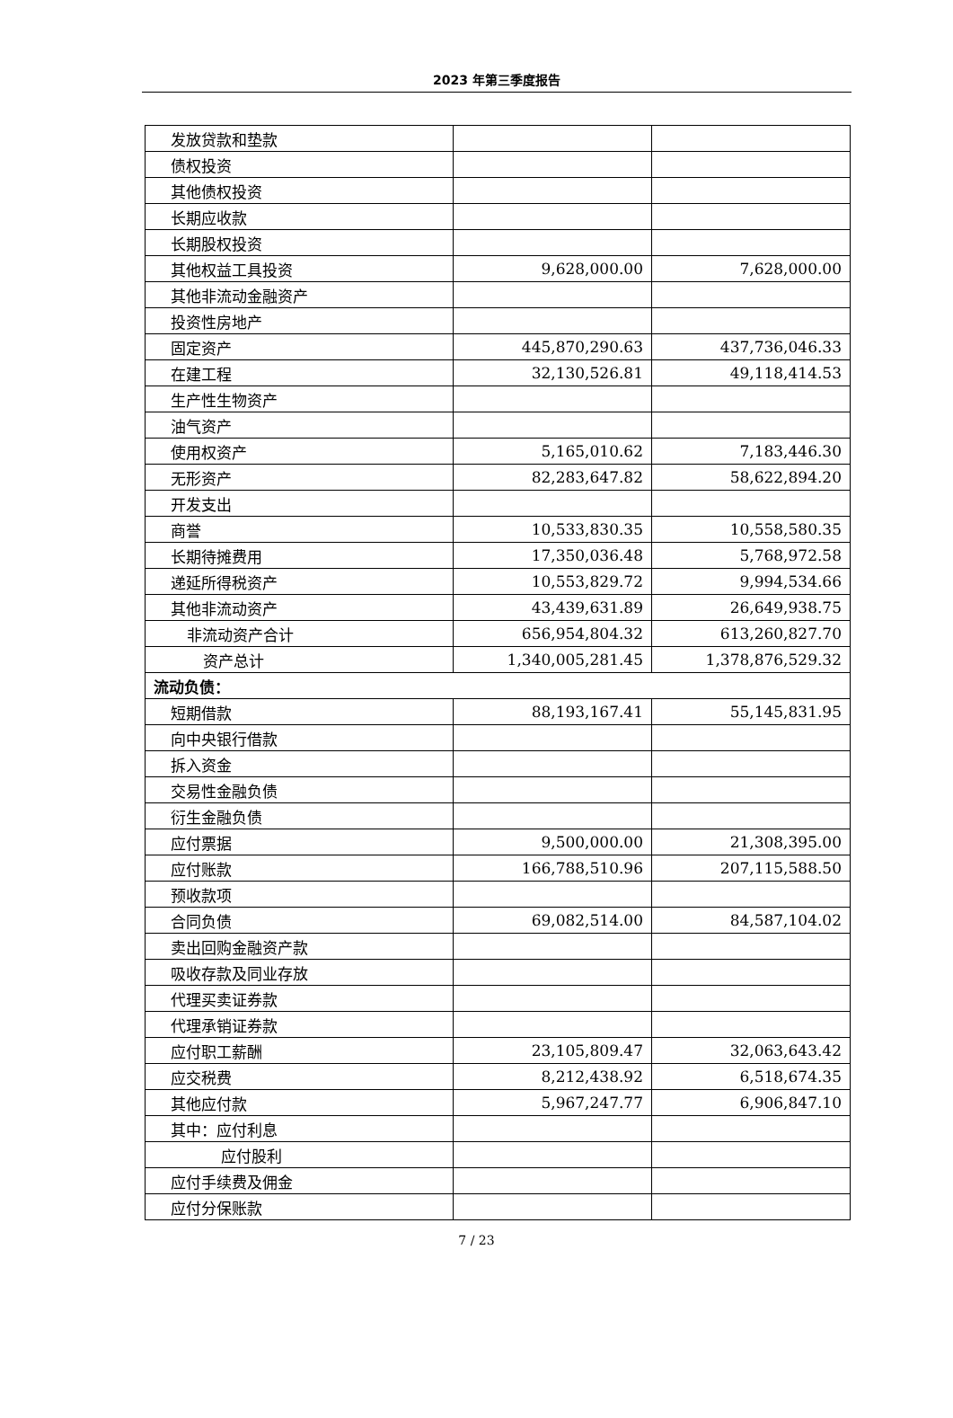2023 年第三季度报告
| 发放贷款和垫款 | | |
| 债权投资 | | |
| 其他债权投资 | | |
| 长期应收款 | | |
| 长期股权投资 | | |
| 其他权益工具投资 | 9,628,000.00 | 7,628,000.00 |
| 其他非流动金融资产 | | |
| 投资性房地产 | | |
| 固定资产 | 445,870,290.63 | 437,736,046.33 |
| 在建工程 | 32,130,526.81 | 49,118,414.53 |
| 生产性生物资产 | | |
| 油气资产 | | |
| 使用权资产 | 5,165,010.62 | 7,183,446.30 |
| 无形资产 | 82,283,647.82 | 58,622,894.20 |
| 开发支出 | | |
| 商誉 | 10,533,830.35 | 10,558,580.35 |
| 长期待摊费用 | 17,350,036.48 | 5,768,972.58 |
| 递延所得税资产 | 10,553,829.72 | 9,994,534.66 |
| 其他非流动资产 | 43,439,631.89 | 26,649,938.75 |
| 非流动资产合计 | 656,954,804.32 | 613,260,827.70 |
| 资产总计 | 1,340,005,281.45 | 1,378,876,529.32 |
| 流动负债： | | |
| 短期借款 | 88,193,167.41 | 55,145,831.95 |
| 向中央银行借款 | | |
| 拆入资金 | | |
| 交易性金融负债 | | |
| 衍生金融负债 | | |
| 应付票据 | 9,500,000.00 | 21,308,395.00 |
| 应付账款 | 166,788,510.96 | 207,115,588.50 |
| 预收款项 | | |
| 合同负债 | 69,082,514.00 | 84,587,104.02 |
| 卖出回购金融资产款 | | |
| 吸收存款及同业存放 | | |
| 代理买卖证券款 | | |
| 代理承销证券款 | | |
| 应付职工薪酬 | 23,105,809.47 | 32,063,643.42 |
| 应交税费 | 8,212,438.92 | 6,518,674.35 |
| 其他应付款 | 5,967,247.77 | 6,906,847.10 |
| 其中：应付利息 | | |
| 应付股利 | | |
| 应付手续费及佣金 | | |
| 应付分保账款 | | |
7 / 23